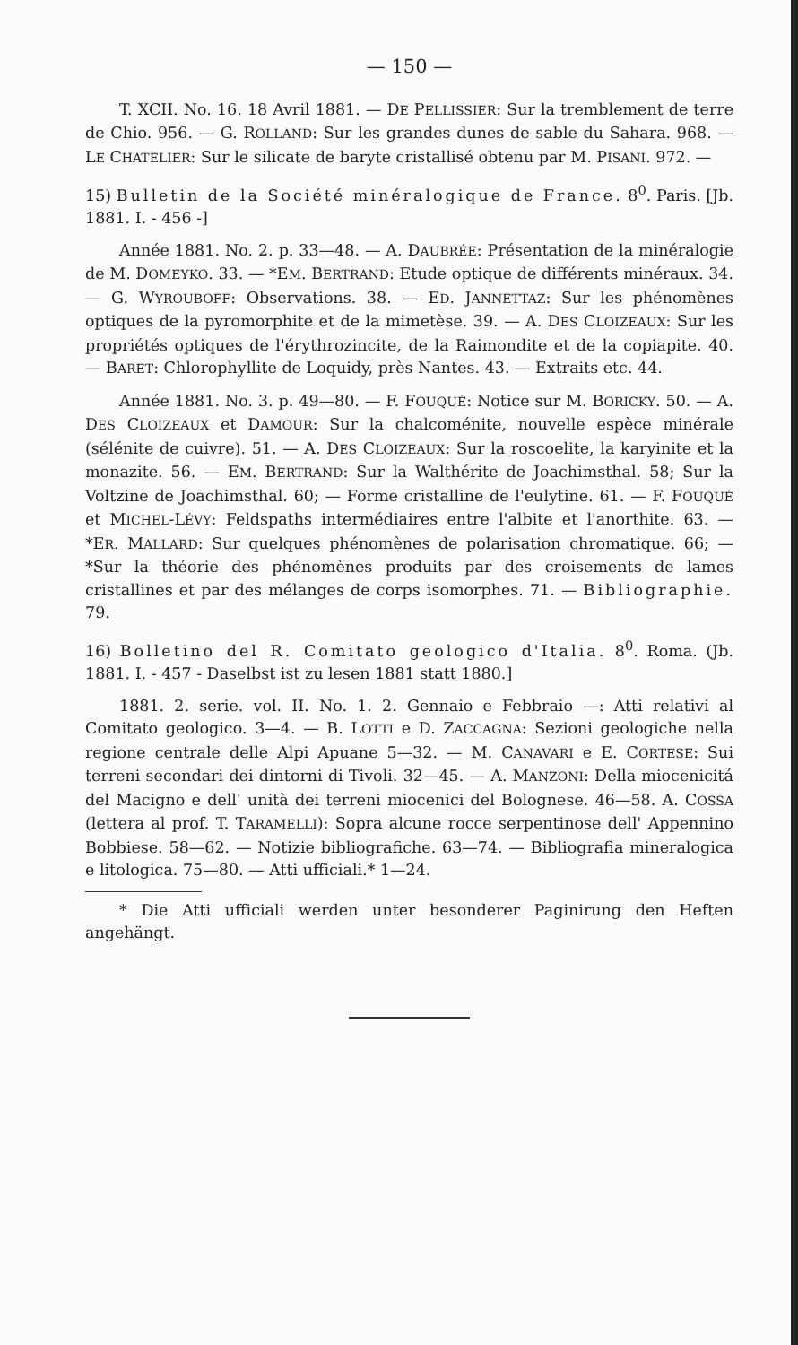— 150 —
T. XCII. No. 16. 18 Avril 1881. — DE PELLISSIER: Sur la tremblement de terre de Chio. 956. — G. ROLLAND: Sur les grandes dunes de sable du Sahara. 968. — LE CHATELIER: Sur le silicate de baryte cristallisé obtenu par M. PISANI. 972. —
15) Bulletin de la Société minéralogique de France. 8<sup>0</sup>. Paris. [Jb. 1881. I. - 456 -]
Année 1881. No. 2. p. 33—48. — A. DAUBRÉE: Présentation de la minéralogie de M. DOMEYKO. 33. — *EM. BERTRAND: Etude optique de différents minéraux. 34. — G. WYROUBOFF: Observations. 38. — ED. JANNETTAZ: Sur les phénomènes optiques de la pyromorphite et de la mimetèse. 39. — A. DES CLOIZEAUX: Sur les propriétés optiques de l'érythrozincite, de la Raimondite et de la copiapite. 40. — BARET: Chlorophyllite de Loquidy, près Nantes. 43. — Extraits etc. 44.
Année 1881. No. 3. p. 49—80. — F. FOUQUÉ: Notice sur M. BORICKY. 50. — A. DES CLOIZEAUX et DAMOUR: Sur la chalcoménite, nouvelle espèce minérale (sélénite de cuivre). 51. — A. DES CLOIZEAUX: Sur la roscoelite, la karyinite et la monazite. 56. — EM. BERTRAND: Sur la Walthérite de Joachimsthal. 58; Sur la Voltzine de Joachimsthal. 60; — Forme cristalline de l'eulytine. 61. — F. FOUQUÉ et MICHEL-LÉVY: Feldspaths intermédiaires entre l'albite et l'anorthite. 63. — *ER. MALLARD: Sur quelques phénomènes de polarisation chromatique. 66; — *Sur la théorie des phénomènes produits par des croisements de lames cristallines et par des mélanges de corps isomorphes. 71. — Bibliographie. 79.
16) Bolletino del R. Comitato geologico d'Italia. 8<sup>0</sup>. Roma. (Jb. 1881. I. - 457 - Daselbst ist zu lesen 1881 statt 1880.]
1881. 2. serie. vol. II. No. 1. 2. Gennaio e Febbraio —: Atti relativi al Comitato geologico. 3—4. — B. LOTTI e D. ZACCAGNA: Sezioni geologiche nella regione centrale delle Alpi Apuane 5—32. — M. CANAVARI e E. CORTESE: Sui terreni secondari dei dintorni di Tivoli. 32—45. — A. MANZONI: Della miocenicitá del Macigno e dell' unità dei terreni miocenici del Bolognese. 46—58. A. COSSA (lettera al prof. T. TARAMELLI): Sopra alcune rocce serpentinose dell' Appennino Bobbiese. 58—62. — Notizie bibliografiche. 63—74. — Bibliografia mineralogica e litologica. 75—80. — Atti ufficiali.* 1—24.
* Die Atti ufficiali werden unter besonderer Paginirung den Heften angehängt.